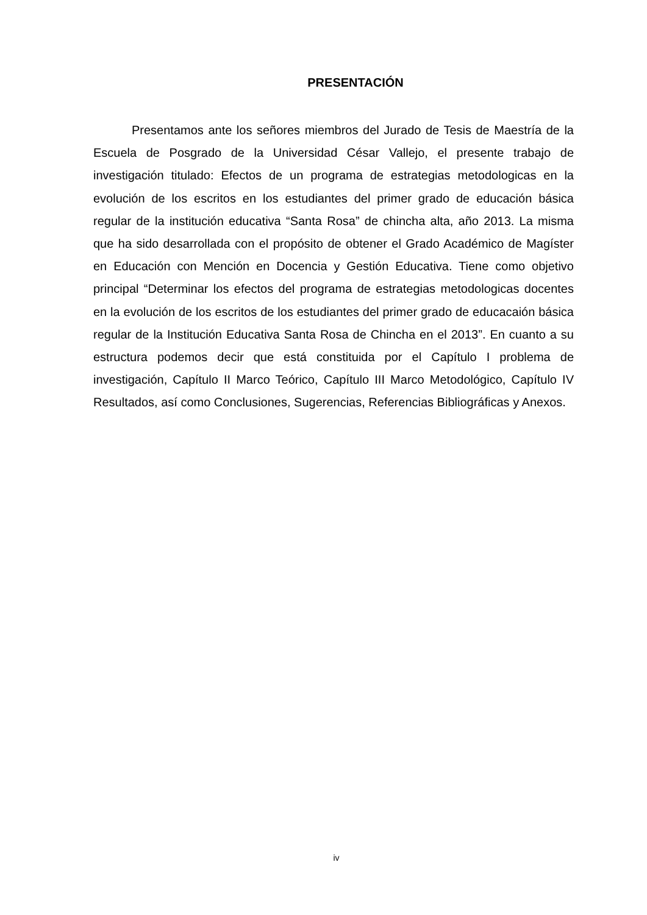PRESENTACIÓN
Presentamos ante los señores miembros del Jurado de Tesis de Maestría de la Escuela de Posgrado de la Universidad César Vallejo, el presente trabajo de investigación titulado: Efectos de un programa de estrategias metodologicas en la evolución de los escritos en los estudiantes del primer grado de educación básica regular de la institución educativa “Santa Rosa” de chincha alta, año 2013. La misma que ha sido desarrollada con el propósito de obtener el Grado Académico de Magíster en Educación con Mención en Docencia y Gestión Educativa. Tiene como objetivo principal “Determinar los efectos del programa de estrategias metodologicas docentes en la evolución de los escritos de los estudiantes del primer grado de educacaión básica regular de la Institución Educativa Santa Rosa de Chincha en el 2013”. En cuanto a su estructura podemos decir que está constituida por el Capítulo I problema de investigación, Capítulo II Marco Teórico, Capítulo III Marco Metodológico, Capítulo IV Resultados, así como Conclusiones, Sugerencias, Referencias Bibliográficas y Anexos.
iv